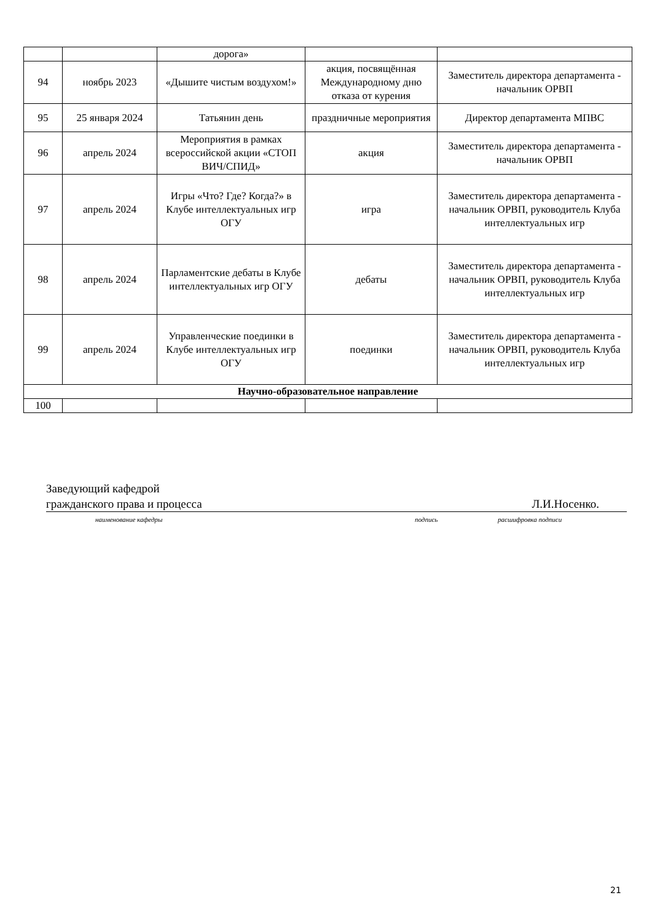| | | дорога» | | |
| 94 | ноябрь 2023 | «Дышите чистым воздухом!» | акция, посвящённая Международному дню отказа от курения | Заместитель директора департамента - начальник ОРВП |
| 95 | 25 января 2024 | Татьянин день | праздничные мероприятия | Директор департамента МПВС |
| 96 | апрель 2024 | Мероприятия в рамках всероссийской акции «СТОП ВИЧ/СПИД» | акция | Заместитель директора департамента - начальник ОРВП |
| 97 | апрель 2024 | Игры «Что? Где? Когда?» в Клубе интеллектуальных игр ОГУ | игра | Заместитель директора департамента - начальник ОРВП, руководитель Клуба интеллектуальных игр |
| 98 | апрель 2024 | Парламентские дебаты в Клубе интеллектуальных игр ОГУ | дебаты | Заместитель директора департамента - начальник ОРВП, руководитель Клуба интеллектуальных игр |
| 99 | апрель 2024 | Управленческие поединки в Клубе интеллектуальных игр ОГУ | поединки | Заместитель директора департамента - начальник ОРВП, руководитель Клуба интеллектуальных игр |
| Научно-образовательное направление | | | | |
| 100 | | | | |
Заведующий кафедрой
гражданского права и процесса Л.И.Носенко.
наименование кафедры подпись расшифровка подписи
21